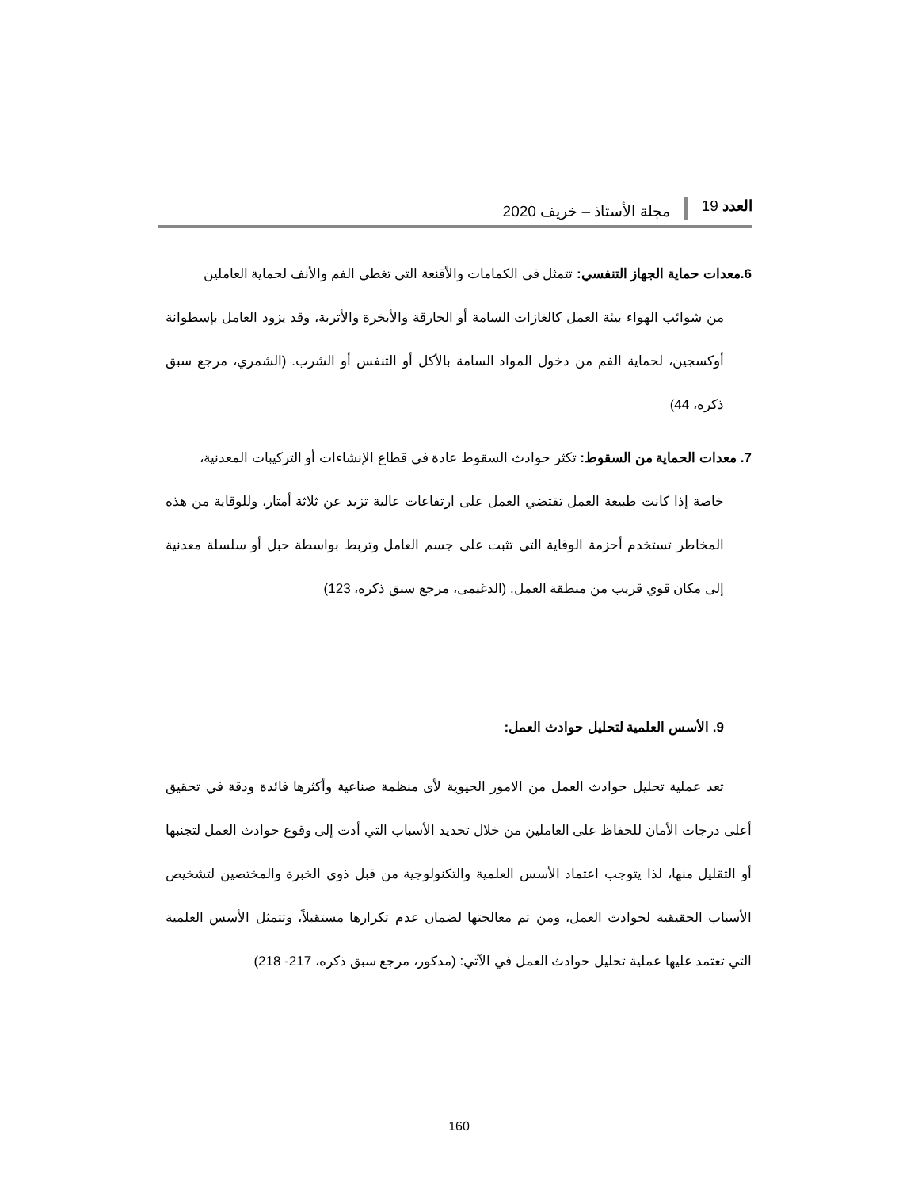العدد 19 مجلة الأستاذ – خريف 2020
6.معدات حماية الجهاز التنفسي: تتمثل فى الكمامات والأقنعة التي تغطي الفم والأنف لحماية العاملين
من شوائب الهواء بيئة العمل كالغازات السامة أو الحارقة والأبخرة والأتربة، وقد يزود العامل بإسطوانة أوكسجين، لحماية الفم من دخول المواد السامة بالأكل أو التنفس أو الشرب. (الشمري، مرجع سبق ذكره، 44)
7. معدات الحماية من السقوط: تكثر حوادث السقوط عادة في قطاع الإنشاءات أو التركيبات المعدنية،
خاصة إذا كانت طبيعة العمل تقتضي العمل على ارتفاعات عالية تزيد عن ثلاثة أمتار، وللوقاية من هذه المخاطر تستخدم أحزمة الوقاية التي تثبت على جسم العامل وتربط بواسطة حبل أو سلسلة معدنية إلى مكان قوي قريب من منطقة العمل. (الدغيمى، مرجع سبق ذكره، 123)
9. الأسس العلمية لتحليل حوادث العمل:
تعد عملية تحليل حوادث العمل من الامور الحيوية لأى منظمة صناعية وأكثرها فائدة ودقة في تحقيق أعلى درجات الأمان للحفاظ على العاملين من خلال تحديد الأسباب التي أدت إلى وقوع حوادث العمل لتجنبها أو التقليل منها، لذا يتوجب اعتماد الأسس العلمية والتكنولوجية من قبل ذوي الخبرة والمختصين لتشخيص الأسباب الحقيقية لحوادث العمل، ومن تم معالجتها لضمان عدم تكرارها مستقبلاً، وتتمثل الأسس العلمية التي تعتمد عليها عملية تحليل حوادث العمل في الآتي: (مذكور، مرجع سبق ذكره، 217- 218)
160